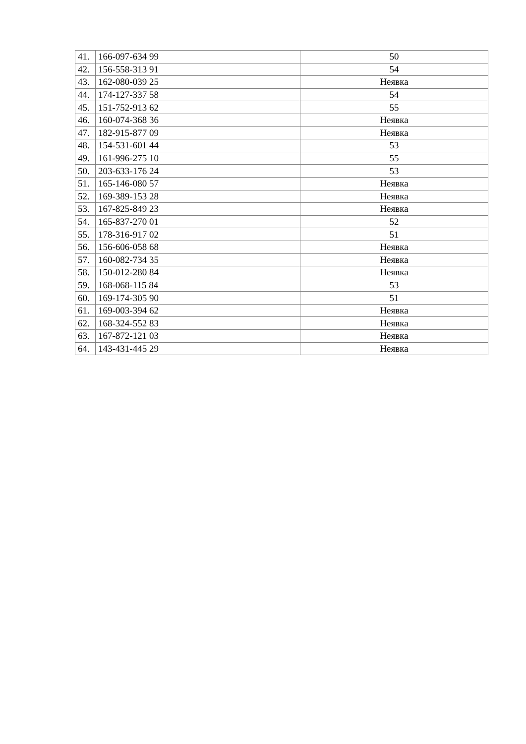| 41. | 166-097-634 99 | 50 |
| 42. | 156-558-313 91 | 54 |
| 43. | 162-080-039 25 | Неявка |
| 44. | 174-127-337 58 | 54 |
| 45. | 151-752-913 62 | 55 |
| 46. | 160-074-368 36 | Неявка |
| 47. | 182-915-877 09 | Неявка |
| 48. | 154-531-601 44 | 53 |
| 49. | 161-996-275 10 | 55 |
| 50. | 203-633-176 24 | 53 |
| 51. | 165-146-080 57 | Неявка |
| 52. | 169-389-153 28 | Неявка |
| 53. | 167-825-849 23 | Неявка |
| 54. | 165-837-270 01 | 52 |
| 55. | 178-316-917 02 | 51 |
| 56. | 156-606-058 68 | Неявка |
| 57. | 160-082-734 35 | Неявка |
| 58. | 150-012-280 84 | Неявка |
| 59. | 168-068-115 84 | 53 |
| 60. | 169-174-305 90 | 51 |
| 61. | 169-003-394 62 | Неявка |
| 62. | 168-324-552 83 | Неявка |
| 63. | 167-872-121 03 | Неявка |
| 64. | 143-431-445 29 | Неявка |